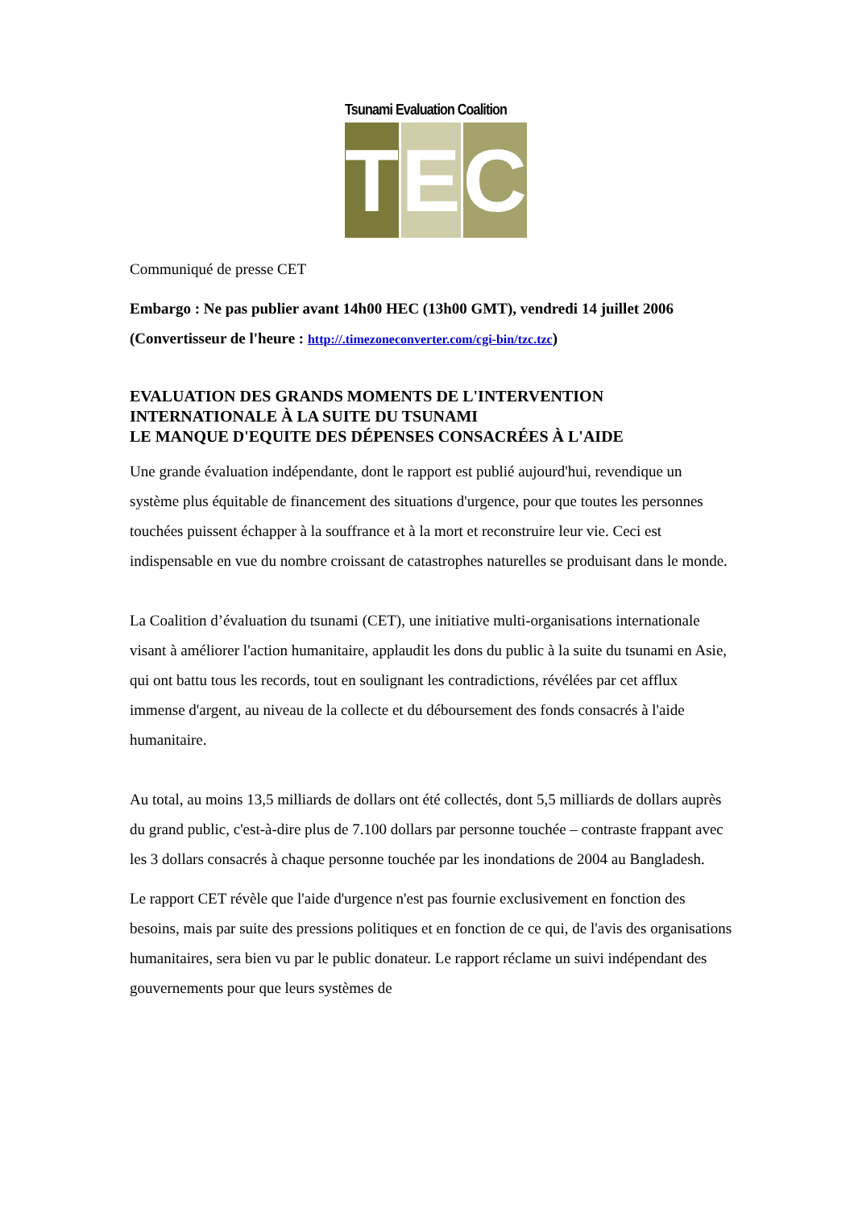Tsunami Evaluation Coalition
T E C
Communiqué de presse CET
Embargo : Ne pas publier avant 14h00 HEC (13h00 GMT), vendredi 14 juillet 2006 (Convertisseur de l'heure : http://.timezoneconverter.com/cgi-bin/tzc.tzc)
EVALUATION DES GRANDS MOMENTS DE L'INTERVENTION INTERNATIONALE À LA SUITE DU TSUNAMI
LE MANQUE D'EQUITE DES DÉPENSES CONSACRÉES À L'AIDE
Une grande évaluation indépendante, dont le rapport est publié aujourd'hui, revendique un système plus équitable de financement des situations d'urgence, pour que toutes les personnes touchées puissent échapper à la souffrance et à la mort et reconstruire leur vie. Ceci est indispensable en vue du nombre croissant de catastrophes naturelles se produisant dans le monde.
La Coalition d’évaluation du tsunami (CET), une initiative multi-organisations internationale visant à améliorer l'action humanitaire, applaudit les dons du public à la suite du tsunami en Asie, qui ont battu tous les records, tout en soulignant les contradictions, révélées par cet afflux immense d'argent, au niveau de la collecte et du déboursement des fonds consacrés à l'aide humanitaire.
Au total, au moins 13,5 milliards de dollars ont été collectés, dont 5,5 milliards de dollars auprès du grand public, c'est-à-dire plus de 7.100 dollars par personne touchée – contraste frappant avec les 3 dollars consacrés à chaque personne touchée par les inondations de 2004 au Bangladesh.
Le rapport CET révèle que l'aide d'urgence n'est pas fournie exclusivement en fonction des besoins, mais par suite des pressions politiques et en fonction de ce qui, de l'avis des organisations humanitaires, sera bien vu par le public donateur. Le rapport réclame un suivi indépendant des gouvernements pour que leurs systèmes de